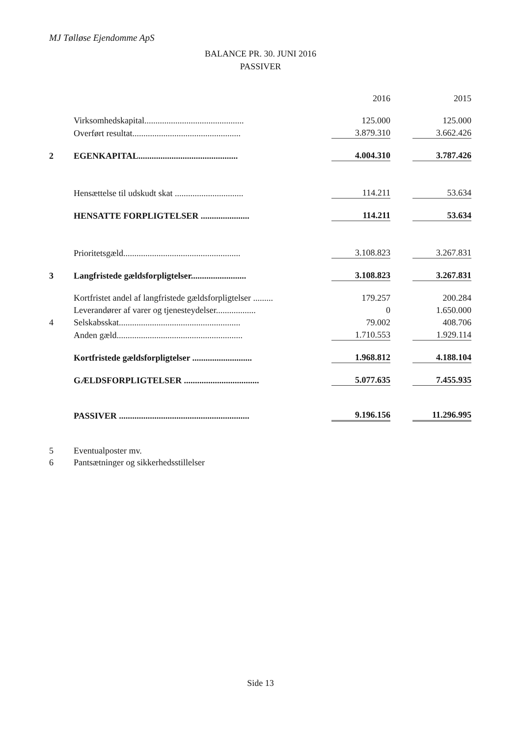MJ Tølløse Ejendomme ApS
BALANCE PR. 30. JUNI 2016
PASSIVER
| | | | 2016 | | 2015 |
| | Virksomhedskapital............................................. | | 125.000 | | 125.000 |
| | Overført resultat................................................. | | 3.879.310 | | 3.662.426 |
| 2 | EGENKAPITAL............................................. | | 4.004.310 | | 3.787.426 |
| | Hensættelse til udskudt skat ............................... | | 114.211 | | 53.634 |
| | HENSATTE FORPLIGTELSER ...................... | | 114.211 | | 53.634 |
| | Prioritetsgæld..................................................... | | 3.108.823 | | 3.267.831 |
| 3 | Langfristede gældsforpligtelser......................... | | 3.108.823 | | 3.267.831 |
| | Kortfristet andel af langfristede gældsforpligtelser ......... | | 179.257 | | 200.284 |
| | Leverandører af varer og tjenesteydelser.................. | | 0 | | 1.650.000 |
| 4 | Selskabsskat....................................................... | | 79.002 | | 408.706 |
| | Anden gæld......................................................... | | 1.710.553 | | 1.929.114 |
| | Kortfristede gældsforpligtelser ........................... | | 1.968.812 | | 4.188.104 |
| | GÆLDSFORPLIGTELSER .................................. | | 5.077.635 | | 7.455.935 |
| | PASSIVER ........................................................... | | 9.196.156 | | 11.296.995 |
5 Eventualposter mv.
6 Pantsætninger og sikkerhedsstillelser
Side 13